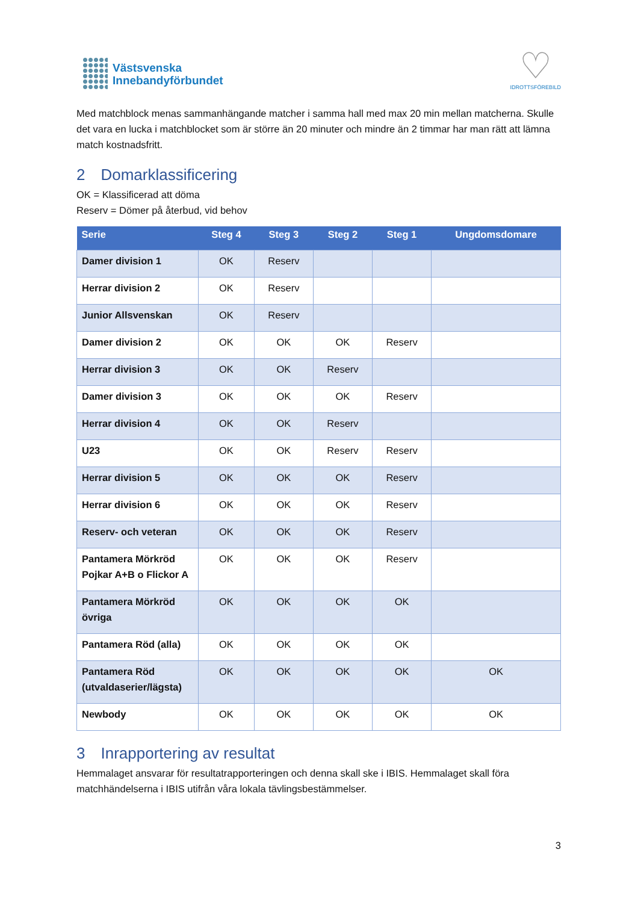Västsvenska
Innebandyförbundet
♡
IDROTTSFÖREBILD
Med matchblock menas sammanhängande matcher i samma hall med max 20 min mellan matcherna. Skulle det vara en lucka i matchblocket som är större än 20 minuter och mindre än 2 timmar har man rätt att lämna match kostnadsfritt.
2 Domarklassificering
OK = Klassificerad att döma
Reserv = Dömer på återbud, vid behov
| Serie | Steg 4 | Steg 3 | Steg 2 | Steg 1 | Ungdomsdomare |
| --- | --- | --- | --- | --- | --- |
| Damer division 1 | OK | Reserv | | | |
| Herrar division 2 | OK | Reserv | | | |
| Junior Allsvenskan | OK | Reserv | | | |
| Damer division 2 | OK | OK | OK | Reserv | |
| Herrar division 3 | OK | OK | Reserv | | |
| Damer division 3 | OK | OK | OK | Reserv | |
| Herrar division 4 | OK | OK | Reserv | | |
| U23 | OK | OK | Reserv | Reserv | |
| Herrar division 5 | OK | OK | OK | Reserv | |
| Herrar division 6 | OK | OK | OK | Reserv | |
| Reserv- och veteran | OK | OK | OK | Reserv | |
| Pantamera Mörkröd Pojkar A+B o Flickor A | OK | OK | OK | Reserv | |
| Pantamera Mörkröd övriga | OK | OK | OK | OK | |
| Pantamera Röd (alla) | OK | OK | OK | OK | |
| Pantamera Röd (utvaldaserier/lägsta) | OK | OK | OK | OK | OK |
| Newbody | OK | OK | OK | OK | OK |
3 Inrapportering av resultat
Hemmalaget ansvarar för resultatrapporteringen och denna skall ske i IBIS. Hemmalaget skall föra matchhändelserna i IBIS utifrån våra lokala tävlingsbestämmelser.
3